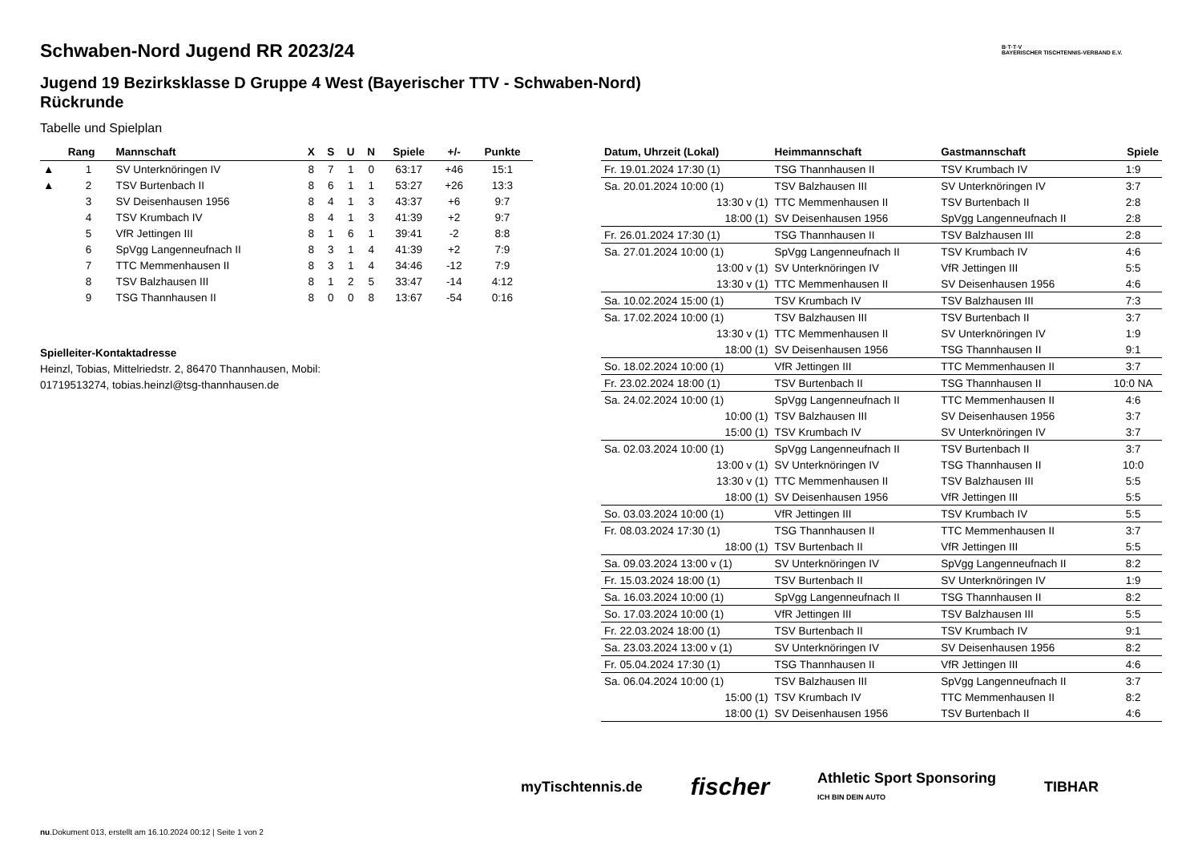B·T·T·V
BAYERISCHER TISCHTENNIS-VERBAND E.V.
Schwaben-Nord Jugend RR 2023/24
Jugend 19 Bezirksklasse D Gruppe 4 West (Bayerischer TTV - Schwaben-Nord) Rückrunde
Tabelle und Spielplan
| | Rang | Mannschaft | X | S | U | N | Spiele | +/- | Punkte |
| --- | --- | --- | --- | --- | --- | --- | --- | --- | --- |
| ▲ | 1 | SV Unterknöringen IV | 8 | 7 | 1 | 0 | 63:17 | +46 | 15:1 |
| ▲ | 2 | TSV Burtenbach II | 8 | 6 | 1 | 1 | 53:27 | +26 | 13:3 |
| | 3 | SV Deisenhausen 1956 | 8 | 4 | 1 | 3 | 43:37 | +6 | 9:7 |
| | 4 | TSV Krumbach IV | 8 | 4 | 1 | 3 | 41:39 | +2 | 9:7 |
| | 5 | VfR Jettingen III | 8 | 1 | 6 | 1 | 39:41 | -2 | 8:8 |
| | 6 | SpVgg Langenneufnach II | 8 | 3 | 1 | 4 | 41:39 | +2 | 7:9 |
| | 7 | TTC Memmenhausen II | 8 | 3 | 1 | 4 | 34:46 | -12 | 7:9 |
| | 8 | TSV Balzhausen III | 8 | 1 | 2 | 5 | 33:47 | -14 | 4:12 |
| | 9 | TSG Thannhausen II | 8 | 0 | 0 | 8 | 13:67 | -54 | 0:16 |
Spielleiter-Kontaktadresse
Heinzl, Tobias, Mittelriedstr. 2, 86470 Thannhausen, Mobil: 01719513274, tobias.heinzl@tsg-thannhausen.de
| Datum, Uhrzeit (Lokal) | Heimmannschaft | Gastmannschaft | Spiele |
| --- | --- | --- | --- |
| Fr. 19.01.2024 17:30 (1) | TSG Thannhausen II | TSV Krumbach IV | 1:9 |
| Sa. 20.01.2024 10:00 (1) | TSV Balzhausen III | SV Unterknöringen IV | 3:7 |
| 13:30 v (1) | TTC Memmenhausen II | TSV Burtenbach II | 2:8 |
| 18:00 (1) | SV Deisenhausen 1956 | SpVgg Langenneufnach II | 2:8 |
| Fr. 26.01.2024 17:30 (1) | TSG Thannhausen II | TSV Balzhausen III | 2:8 |
| Sa. 27.01.2024 10:00 (1) | SpVgg Langenneufnach II | TSV Krumbach IV | 4:6 |
| 13:00 v (1) | SV Unterknöringen IV | VfR Jettingen III | 5:5 |
| 13:30 v (1) | TTC Memmenhausen II | SV Deisenhausen 1956 | 4:6 |
| Sa. 10.02.2024 15:00 (1) | TSV Krumbach IV | TSV Balzhausen III | 7:3 |
| Sa. 17.02.2024 10:00 (1) | TSV Balzhausen III | TSV Burtenbach II | 3:7 |
| 13:30 v (1) | TTC Memmenhausen II | SV Unterknöringen IV | 1:9 |
| 18:00 (1) | SV Deisenhausen 1956 | TSG Thannhausen II | 9:1 |
| So. 18.02.2024 10:00 (1) | VfR Jettingen III | TTC Memmenhausen II | 3:7 |
| Fr. 23.02.2024 18:00 (1) | TSV Burtenbach II | TSG Thannhausen II | 10:0 NA |
| Sa. 24.02.2024 10:00 (1) | SpVgg Langenneufnach II | TTC Memmenhausen II | 4:6 |
| 10:00 (1) | TSV Balzhausen III | SV Deisenhausen 1956 | 3:7 |
| 15:00 (1) | TSV Krumbach IV | SV Unterknöringen IV | 3:7 |
| Sa. 02.03.2024 10:00 (1) | SpVgg Langenneufnach II | TSV Burtenbach II | 3:7 |
| 13:00 v (1) | SV Unterknöringen IV | TSG Thannhausen II | 10:0 |
| 13:30 v (1) | TTC Memmenhausen II | TSV Balzhausen III | 5:5 |
| 18:00 (1) | SV Deisenhausen 1956 | VfR Jettingen III | 5:5 |
| So. 03.03.2024 10:00 (1) | VfR Jettingen III | TSV Krumbach IV | 5:5 |
| Fr. 08.03.2024 17:30 (1) | TSG Thannhausen II | TTC Memmenhausen II | 3:7 |
| 18:00 (1) | TSV Burtenbach II | VfR Jettingen III | 5:5 |
| Sa. 09.03.2024 13:00 v (1) | SV Unterknöringen IV | SpVgg Langenneufnach II | 8:2 |
| Fr. 15.03.2024 18:00 (1) | TSV Burtenbach II | SV Unterknöringen IV | 1:9 |
| Sa. 16.03.2024 10:00 (1) | SpVgg Langenneufnach II | TSG Thannhausen II | 8:2 |
| So. 17.03.2024 10:00 (1) | VfR Jettingen III | TSV Balzhausen III | 5:5 |
| Fr. 22.03.2024 18:00 (1) | TSV Burtenbach II | TSV Krumbach IV | 9:1 |
| Sa. 23.03.2024 13:00 v (1) | SV Unterknöringen IV | SV Deisenhausen 1956 | 8:2 |
| Fr. 05.04.2024 17:30 (1) | TSG Thannhausen II | VfR Jettingen III | 4:6 |
| Sa. 06.04.2024 10:00 (1) | TSV Balzhausen III | SpVgg Langenneufnach II | 3:7 |
| 15:00 (1) | TSV Krumbach IV | TTC Memmenhausen II | 8:2 |
| 18:00 (1) | SV Deisenhausen 1956 | TSV Burtenbach II | 4:6 |
myTischtennis.de fischer Athletic Sport Sponsoring
ICH BIN DEIN AUTO TIBHAR
nu.Dokument 013, erstellt am 16.10.2024 00:12 | Seite 1 von 2